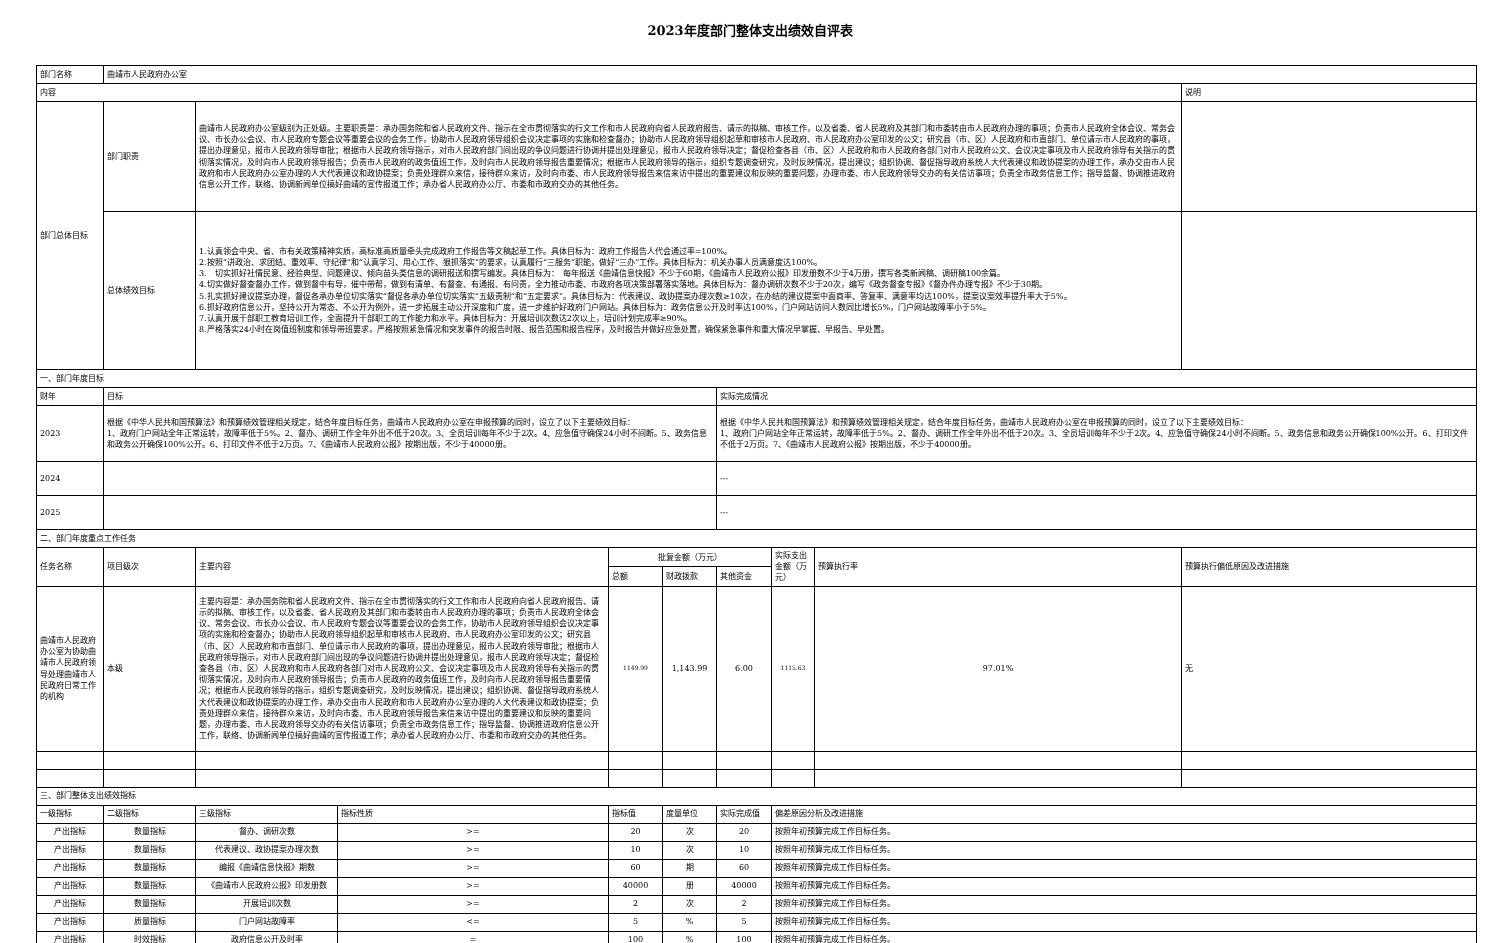2023年度部门整体支出绩效自评表
| 部门名称 | 曲靖市人民政府办公室 | | | | | | | | |
| 内容 | | | | | | | | | 说明 |
| 部门总体目标 | 部门职责 | 曲靖市人民政府办公室级别为正处级。主要职责是：承办国务院和省人民政府文件、指示在全市贯彻落实的行文工作和市人民政府向省人民政府报告、请示的拟稿、审核工作，以及省委、省人民政府及其部门和市委转由市人民政府办理的事项；负责市人民政府全体会议、常务会议、市长办公会议、市人民政府专题会议等重要会议的会务工作，协助市人民政府领导组织会议决定事项的实施和检查督办；协助市人民政府领导组织起草和审核市人民政府、市人民政府办公室印发的公文；研究县（市、区）人民政府和市直部门、单位请示市人民政府的事项，提出办理意见，报市人民政府领导审批；根据市人民政府领导指示，对市人民政府部门间出现的争议问题进行协调并提出处理意见，报市人民政府领导决定；督促检查各县（市、区）人民政府和市人民政府各部门对市人民政府公文、会议决定事项及市人民政府领导有关指示的贯彻落实情况，及时向市人民政府领导报告；负责市人民政府的政务值班工作，及时向市人民政府领导报告重要情况；根据市人民政府领导的指示，组织专题调查研究，及时反映情况，提出建议；组织协调、督促指导政府系统人大代表建议和政协提案的办理工作，承办交由市人民政府和市人民政府办公室办理的人大代表建议和政协提案；负责处理群众来信，接待群众来访，及时向市委、市人民政府领导报告来信来访中提出的重要建议和反映的重要问题，办理市委、市人民政府领导交办的有关信访事项；负责全市政务信息工作；指导监督、协调推进政府信息公开工作，联络、协调新闻单位搞好曲靖的宣传报道工作；承办省人民政府办公厅、市委和市政府交办的其他任务。 | | | | | | | |
| | 总体绩效目标 | 1.认真领会中央、省、市有关政策精神实质，高标准高质量牵头完成政府工作报告等文稿起草工作。具体目标为：政府工作报告人代会通过率=100%。 2.按照“讲政治、求团结、重效率、守纪律”和“认真学习、用心工作、狠抓落实”的要求，认真履行“三服务”职能，做好“三办”工作。具体目标为：机关办事人员满意度达100%。 3. 切实抓好社情民意、经验典型、问题建议、倾向苗头类信息的调研报送和撰写编发。具体目标为： 每年报送《曲靖信息快报》不少于60期，《曲靖市人民政府公报》印发册数不少于4万册，撰写各类新闻稿、调研稿100余篇。 4.切实做好督查督办工作，做到督中有导，催中带帮，做到有清单、有督查、有通报、有问责，全力推动市委、市政府各项决策部署落实落地。具体目标为：督办调研次数不少于20次，编写《政务督查专报》《督办件办理专报》不少于30期。 5.扎实抓好建议提案办理，督促各承办单位切实落实“督促各承办单位切实落实“五级责制”和“五定要求”。具体目标为：代表建议、政协提案办理次数≥10次，在办结的建议提案中面商率、答复率、满意率均达100%，提案议案效率提升率大于5%。 6.抓好政府信息公开，坚持公开为常态、不公开为例外，进一步拓展主动公开深度和广度，进一步维护好政府门户网站。具体目标为：政务信息公开及时率达100%，门户网站访问人数同比增长5%，门户网站故障率小于5%。 7.认真开展干部职工教育培训工作，全面提升干部职工的工作能力和水平。具体目标为：开展培训次数达2次以上，培训计划完成率≥90%。 8.严格落实24小时在岗值班制度和领导带班要求，严格按照紧急情况和突发事件的报告时限、报告范围和报告程序，及时报告并做好应急处置，确保紧急事件和重大情况早掌握、早报告、早处置。 | | | | | | | |
| 一、部门年度目标 | | | | | | | | | |
| 财年 | 目标 | | | | | 实际完成情况 | | | |
| 2023 | 根据《中华人民共和国预算法》和预算绩效管理相关规定，结合年度目标任务，曲靖市人民政府办公室在申报预算的同时，设立了以下主要绩效目标： 1、政府门户网站全年正常运转，故障率低于5%。2、督办、调研工作全年外出不低于20次。3、全员培训每年不少于2次。4、应急值守确保24小时不间断。5、政务信息和政务公开确保100%公开。6、打印文件不低于2万页。7、《曲靖市人民政府公报》按期出版，不少于40000册。 | | | | | 根据《中华人民共和国预算法》和预算绩效管理相关规定，结合年度目标任务，曲靖市人民政府办公室在申报预算的同时，设立了以下主要绩效目标： 1、政府门户网站全年正常运转，故障率低于5%。2、督办、调研工作全年外出不低于20次。3、全员培训每年不少于2次。4、应急值守确保24小时不间断。5、政务信息和政务公开确保100%公开。6、打印文件不低于2万页。7、《曲靖市人民政府公报》按期出版，不少于40000册。 | | | |
| 2024 | | | | | | --- | | | |
| 2025 | | | | | | --- | | | |
| 二、部门年度重点工作任务 | | | | | | | | | |
| 任务名称 | 项目级次 | 主要内容 | | 批复金额（万元） | | | 实际支出金额（万元） | 预算执行率 | 预算执行偏低原因及改进措施 |
| | | | | 总额 | 财政拨款 | 其他资金 | | | |
| 曲靖市人民政府办公室为协助曲靖市人民政府领导处理曲靖市人民政府日常工作的机构 | 本级 | 主要内容是：承办国务院和省人民政府文件、指示在全市贯彻落实的行文工作和市人民政府向省人民政府报告、请示的拟稿、审核工作，以及省委、省人民政府及其部门和市委转由市人民政府办理的事项；负责市人民政府全体会议、常务会议、市长办公会议、市人民政府专题会议等重要会议的会务工作，协助市人民政府领导组织会议决定事项的实施和检查督办；协助市人民政府领导组织起草和审核市人民政府、市人民政府办公室印发的公文；研究县（市、区）人民政府和市直部门、单位请示市人民政府的事项，提出办理意见，报市人民政府领导审批；根据市人民政府领导指示，对市人民政府部门间出现的争议问题进行协调并提出处理意见，报市人民政府领导决定；督促检查各县（市、区）人民政府和市人民政府各部门对市人民政府公文、会议决定事项及市人民政府领导有关指示的贯彻落实情况，及时向市人民政府领导报告；负责市人民政府的政务值班工作，及时向市人民政府领导报告重要情况；根据市人民政府领导的指示，组织专题调查研究，及时反映情况，提出建议；组织协调、督促指导政府系统人大代表建议和政协提案的办理工作，承办交由市人民政府和市人民政府办公室办理的人大代表建议和政协提案；负责处理群众来信，接待群众来访，及时向市委、市人民政府领导报告来信来访中提出的重要建议和反映的重要问题，办理市委、市人民政府领导交办的有关信访事项；负责全市政务信息工作；指导监督、协调推进政府信息公开工作，联络、协调新闻单位搞好曲靖的宣传报道工作；承办省人民政府办公厅、市委和市政府交办的其他任务。 | | 1149.99 | 1,143.99 | 6.00 | 1115.63 | 97.01% | 无 |
| 三、部门整体支出绩效指标 | | | | | | | | | |
| 一级指标 | 二级指标 | 三级指标 | 指标性质 | 指标值 | 度量单位 | 实际完成值 | 偏差原因分析及改进措施 | | |
| 产出指标 | 数量指标 | 督办、调研次数 | >= | 20 | 次 | 20 | 按照年初预算完成工作目标任务。 | | |
| 产出指标 | 数量指标 | 代表建议、政协提案办理次数 | >= | 10 | 次 | 10 | 按照年初预算完成工作目标任务。 | | |
| 产出指标 | 数量指标 | 编报《曲靖信息快报》期数 | >= | 60 | 期 | 60 | 按照年初预算完成工作目标任务。 | | |
| 产出指标 | 数量指标 | 《曲靖市人民政府公报》印发册数 | >= | 40000 | 册 | 40000 | 按照年初预算完成工作目标任务。 | | |
| 产出指标 | 数量指标 | 开展培训次数 | >= | 2 | 次 | 2 | 按照年初预算完成工作目标任务。 | | |
| 产出指标 | 质量指标 | 门户网站故障率 | <= | 5 | % | 5 | 按照年初预算完成工作目标任务。 | | |
| 产出指标 | 时效指标 | 政府信息公开及时率 | = | 100 | % | 100 | 按照年初预算完成工作目标任务。 | | |